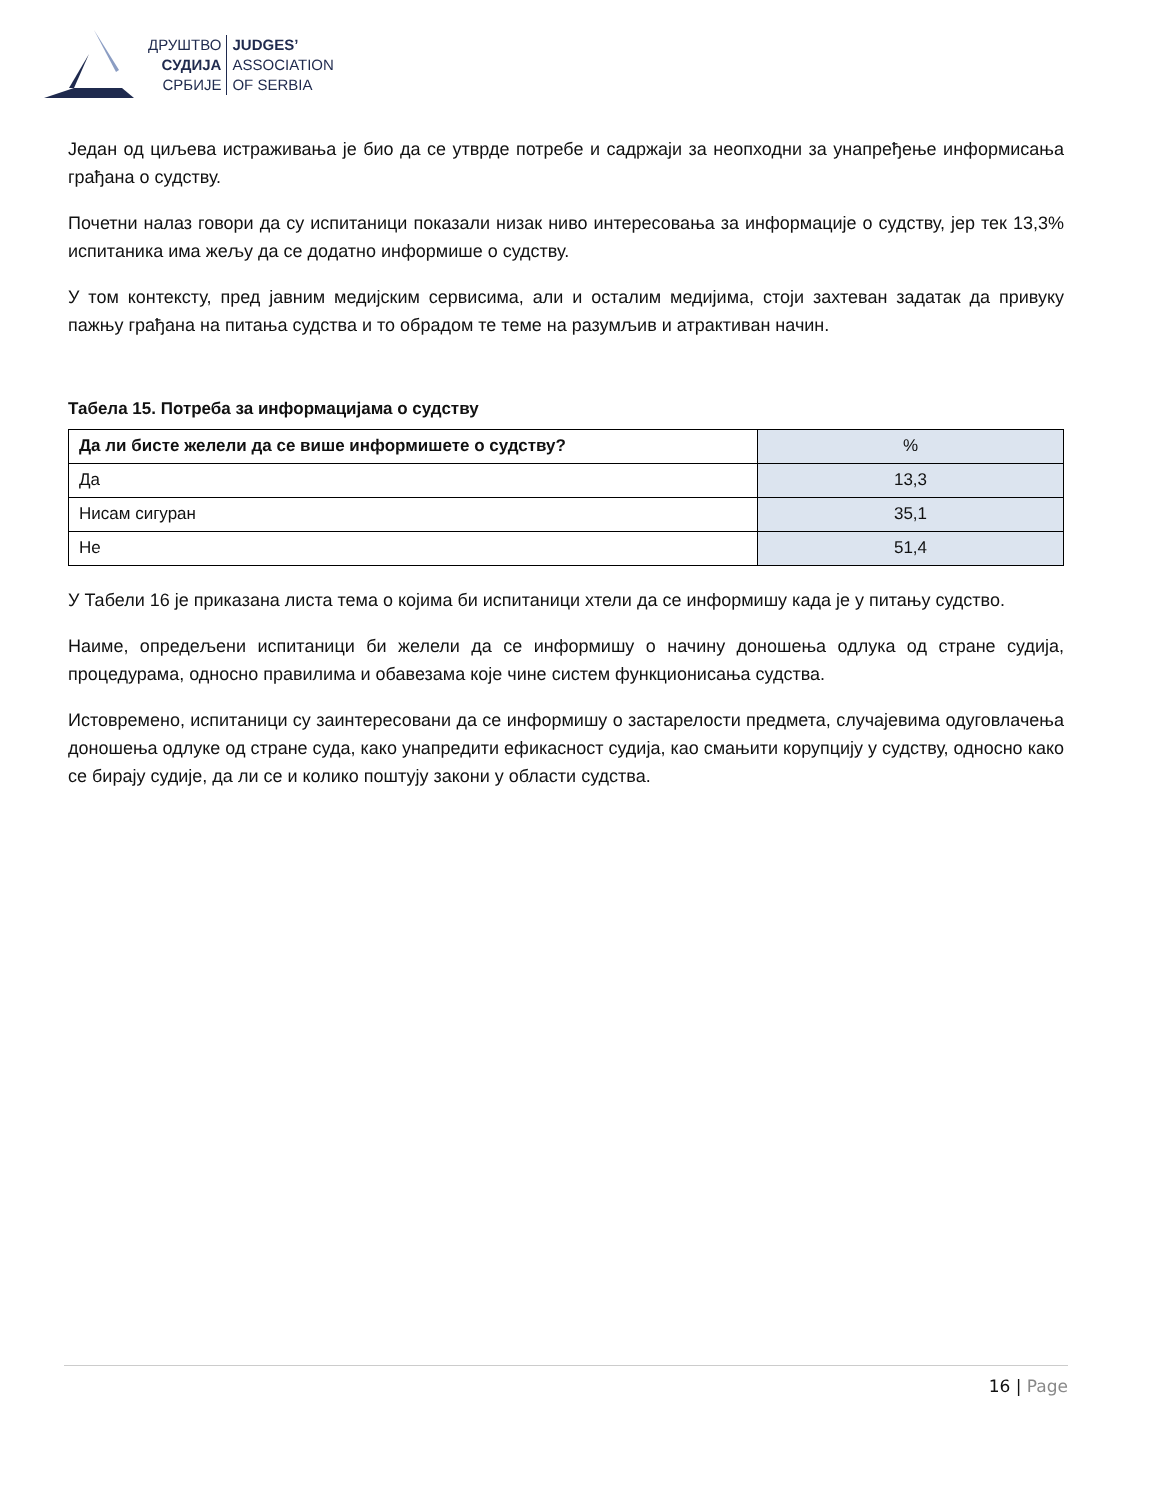ДРУШТВО
СУДИЈА
СРБИЈЕ
JUDGES’
ASSOCIATION
OF SERBIA
Један од циљева истраживања је био да се утврде потребе и садржаји за неопходни за унапређење информисања грађана о судству.
Почетни налаз говори да су испитаници показали низак ниво интересовања за информације о судству, јер тек 13,3% испитаника има жељу да се додатно информише о судству.
У том контексту, пред јавним медијским сервисима, али и осталим медијима, стоји захтеван задатак да привуку пажњу грађана на питања судства и то обрадом те теме на разумљив и атрактиван начин.
Табела 15. Потреба за информацијама о судству
| Да ли бисте желели да се више информишете о судству? | % |
| --- | --- |
| Да | 13,3 |
| Нисам сигуран | 35,1 |
| Не | 51,4 |
У Табели 16 је приказана листа тема о којима би испитаници хтели да се информишу када је у питању судство.
Наиме, опредељени испитаници би желели да се информишу о начину доношења одлука од стране судија, процедурама, односно правилима и обавезама које чине систем функционисања судства.
Истовремено, испитаници су заинтересовани да се информишу о застарелости предмета, случајевима одуговлачења доношења одлуке од стране суда, како унапредити ефикасност судија, као смањити корупцију у судству, односно како се бирају судије, да ли се и колико поштују закони у области судства.
16 | Page